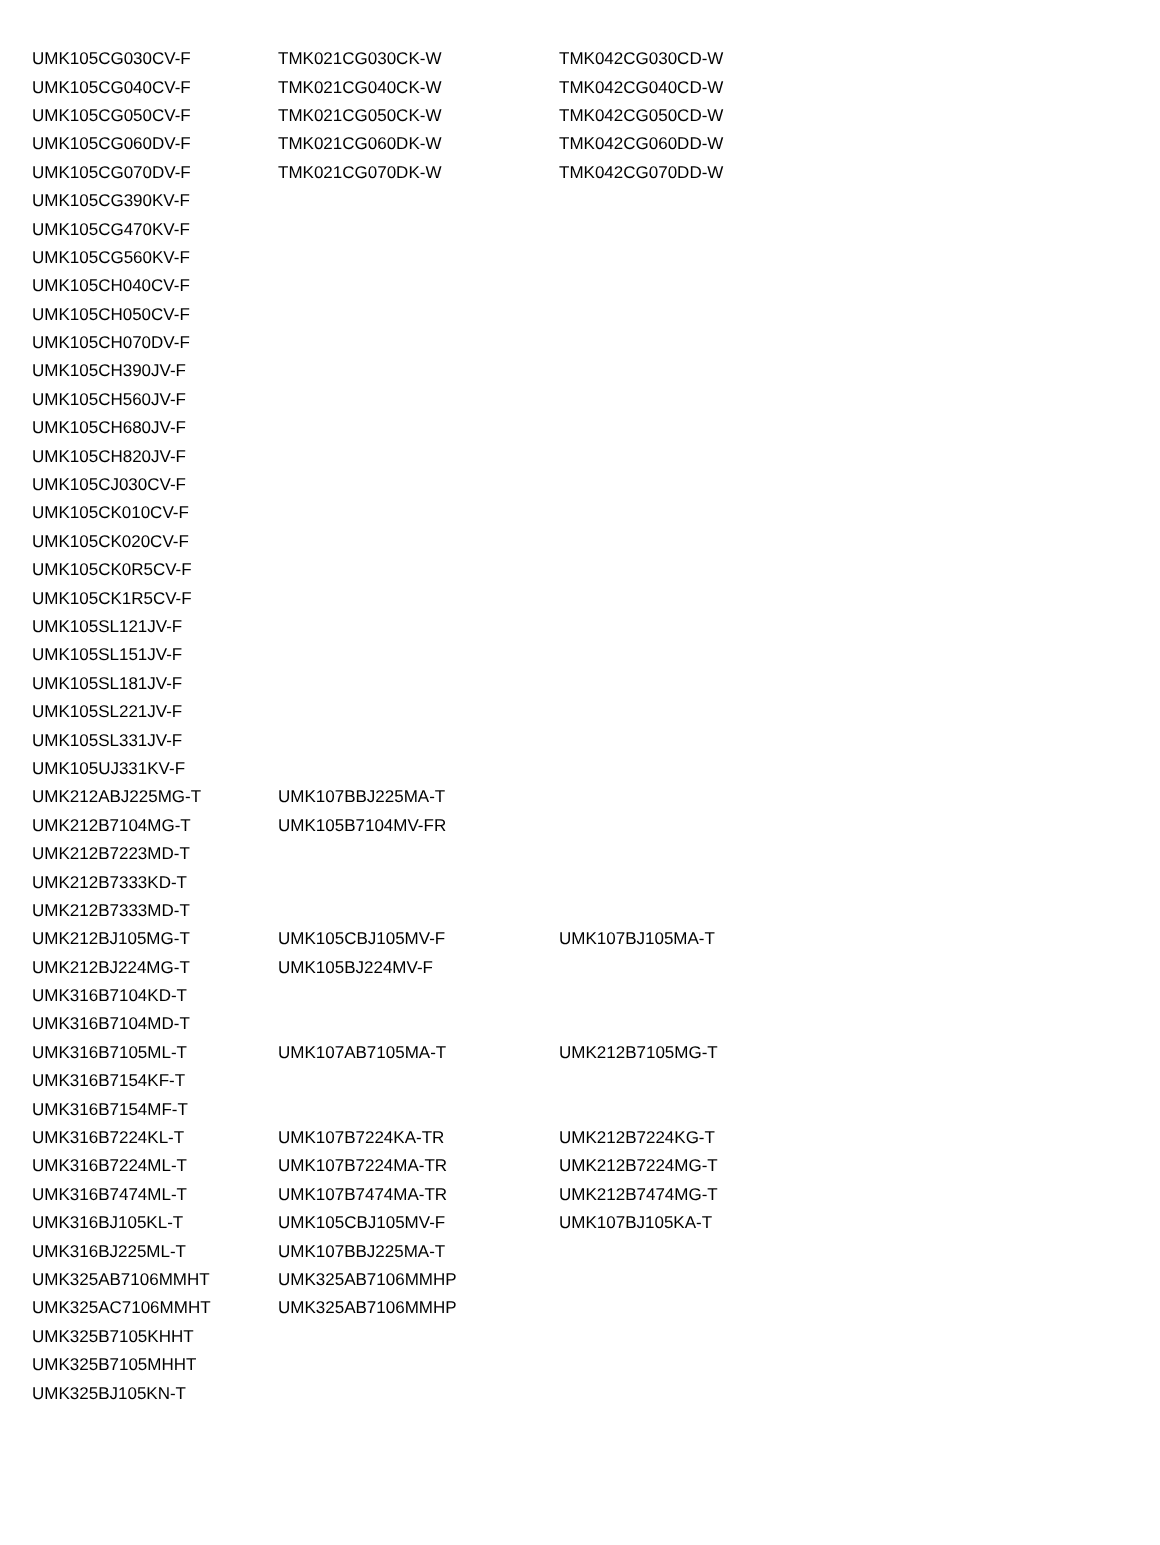| UMK105CG030CV-F | TMK021CG030CK-W | TMK042CG030CD-W |
| UMK105CG040CV-F | TMK021CG040CK-W | TMK042CG040CD-W |
| UMK105CG050CV-F | TMK021CG050CK-W | TMK042CG050CD-W |
| UMK105CG060DV-F | TMK021CG060DK-W | TMK042CG060DD-W |
| UMK105CG070DV-F | TMK021CG070DK-W | TMK042CG070DD-W |
| UMK105CG390KV-F | | |
| UMK105CG470KV-F | | |
| UMK105CG560KV-F | | |
| UMK105CH040CV-F | | |
| UMK105CH050CV-F | | |
| UMK105CH070DV-F | | |
| UMK105CH390JV-F | | |
| UMK105CH560JV-F | | |
| UMK105CH680JV-F | | |
| UMK105CH820JV-F | | |
| UMK105CJ030CV-F | | |
| UMK105CK010CV-F | | |
| UMK105CK020CV-F | | |
| UMK105CK0R5CV-F | | |
| UMK105CK1R5CV-F | | |
| UMK105SL121JV-F | | |
| UMK105SL151JV-F | | |
| UMK105SL181JV-F | | |
| UMK105SL221JV-F | | |
| UMK105SL331JV-F | | |
| UMK105UJ331KV-F | | |
| UMK212ABJ225MG-T | UMK107BBJ225MA-T | |
| UMK212B7104MG-T | UMK105B7104MV-FR | |
| UMK212B7223MD-T | | |
| UMK212B7333KD-T | | |
| UMK212B7333MD-T | | |
| UMK212BJ105MG-T | UMK105CBJ105MV-F | UMK107BJ105MA-T |
| UMK212BJ224MG-T | UMK105BJ224MV-F | |
| UMK316B7104KD-T | | |
| UMK316B7104MD-T | | |
| UMK316B7105ML-T | UMK107AB7105MA-T | UMK212B7105MG-T |
| UMK316B7154KF-T | | |
| UMK316B7154MF-T | | |
| UMK316B7224KL-T | UMK107B7224KA-TR | UMK212B7224KG-T |
| UMK316B7224ML-T | UMK107B7224MA-TR | UMK212B7224MG-T |
| UMK316B7474ML-T | UMK107B7474MA-TR | UMK212B7474MG-T |
| UMK316BJ105KL-T | UMK105CBJ105MV-F | UMK107BJ105KA-T |
| UMK316BJ225ML-T | UMK107BBJ225MA-T | |
| UMK325AB7106MMHT | UMK325AB7106MMHP | |
| UMK325AC7106MMHT | UMK325AB7106MMHP | |
| UMK325B7105KHHT | | |
| UMK325B7105MHHT | | |
| UMK325BJ105KN-T | | |